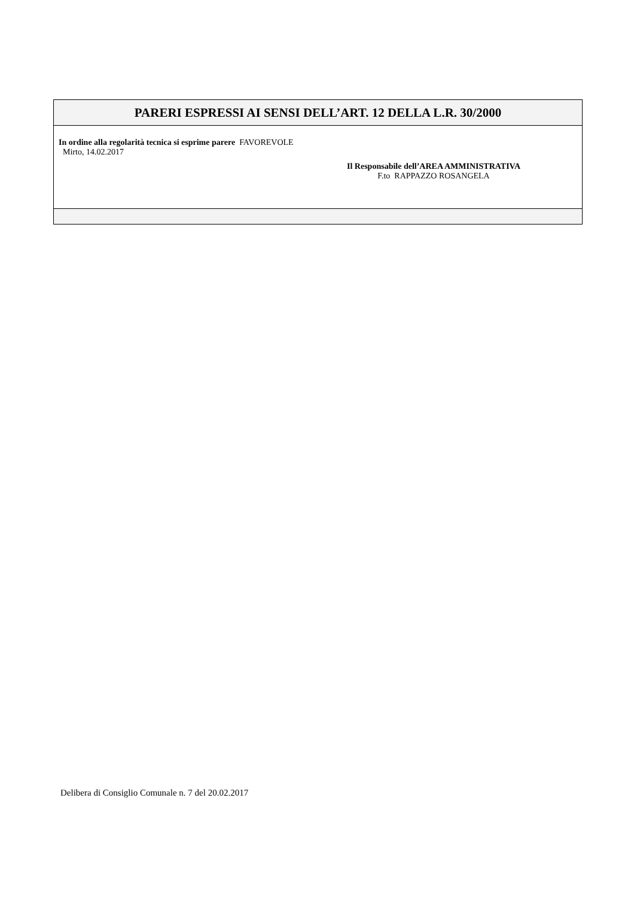PARERI ESPRESSI AI SENSI DELL’ART. 12 DELLA L.R. 30/2000
In ordine alla regolarità tecnica si esprime parere FAVOREVOLE
Mirto, 14.02.2017
Il Responsabile dell’AREA AMMINISTRATIVA
F.to RAPPAZZO ROSANGELA
Delibera di Consiglio Comunale n. 7 del 20.02.2017